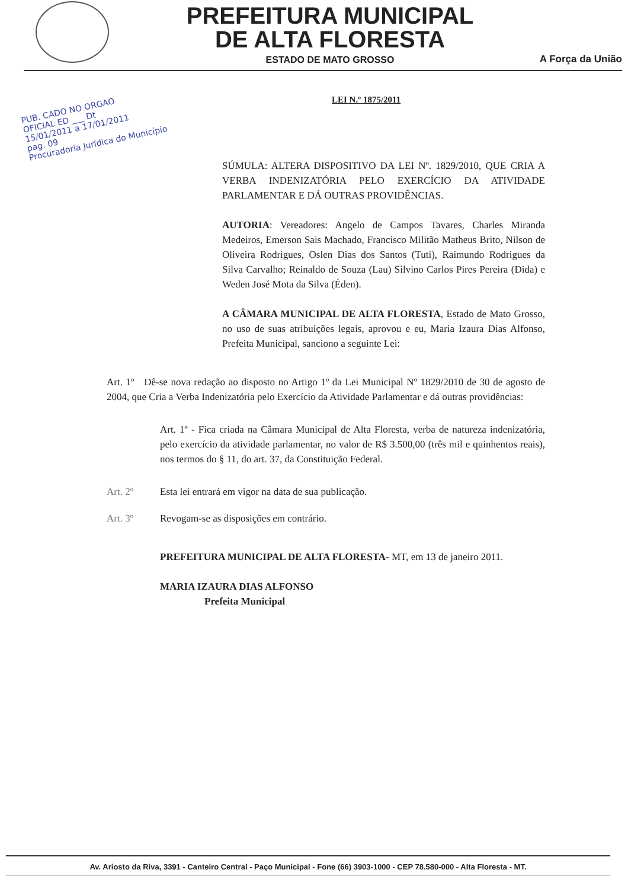PREFEITURA MUNICIPAL
DE ALTA FLORESTA
ESTADO DE MATO GROSSO
A Força da União
LEI N.º 1875/2011
PUB. CADO NO ORGAO
OFICIAL ED ___ Dt
15/01/2011 a 17/01/2011
pag. 09
Procuradoria Jurídica do Município
SÚMULA: ALTERA DISPOSITIVO DA LEI Nº. 1829/2010, QUE CRIA A VERBA INDENIZATÓRIA PELO EXERCÍCIO DA ATIVIDADE PARLAMENTAR E DÁ OUTRAS PROVIDÊNCIAS.
AUTORIA: Vereadores: Angelo de Campos Tavares, Charles Miranda Medeiros, Emerson Sais Machado, Francisco Militão Matheus Brito, Nilson de Oliveira Rodrigues, Oslen Dias dos Santos (Tuti), Raimundo Rodrigues da Silva Carvalho; Reinaldo de Souza (Lau) Silvino Carlos Pires Pereira (Dida) e Weden José Mota da Silva (Éden).
A CÂMARA MUNICIPAL DE ALTA FLORESTA, Estado de Mato Grosso, no uso de suas atribuições legais, aprovou e eu, Maria Izaura Dias Alfonso, Prefeita Municipal, sanciono a seguinte Lei:
Art. 1º Dê-se nova redação ao disposto no Artigo 1º da Lei Municipal Nº 1829/2010 de 30 de agosto de 2004, que Cria a Verba Indenizatória pelo Exercício da Atividade Parlamentar e dá outras providências:
Art. 1º - Fica criada na Câmara Municipal de Alta Floresta, verba de natureza indenizatória, pelo exercício da atividade parlamentar, no valor de R$ 3.500,00 (três mil e quinhentos reais), nos termos do § 11, do art. 37, da Constituição Federal.
Art. 2º Esta lei entrará em vigor na data de sua publicação.
Art. 3º Revogam-se as disposições em contrário.
PREFEITURA MUNICIPAL DE ALTA FLORESTA- MT, em 13 de janeiro 2011.
MARIA IZAURA DIAS ALFONSO
Prefeita Municipal
Av. Ariosto da Riva, 3391 - Canteiro Central - Paço Municipal - Fone (66) 3903-1000 - CEP 78.580-000 - Alta Floresta - MT.